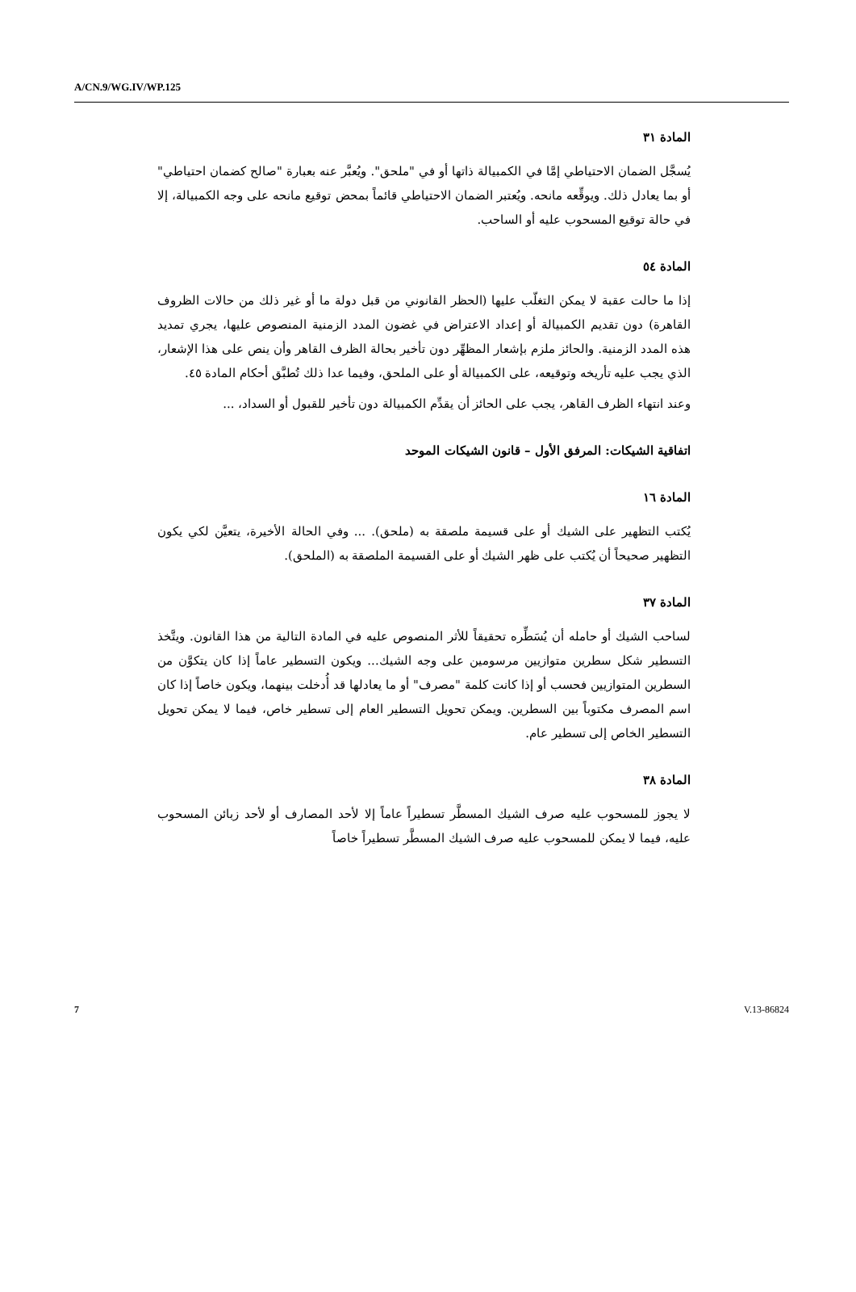A/CN.9/WG.IV/WP.125
المادة ٣١
يُسجَّل الضمان الاحتياطي إمَّا في الكمبيالة ذاتها أو في "ملحق". ويُعبَّر عنه بعبارة "صالح كضمان احتياطي" أو بما يعادل ذلك. ويوقِّعه مانحه. ويُعتبر الضمان الاحتياطي قائماً بمحض توقيع مانحه على وجه الكمبيالة، إلا في حالة توقيع المسحوب عليه أو الساحب.
المادة ٥٤
إذا ما حالت عقبة لا يمكن التغلّب عليها (الحظر القانوني من قبل دولة ما أو غير ذلك من حالات الظروف القاهرة) دون تقديم الكمبيالة أو إعداد الاعتراض في غضون المدد الزمنية المنصوص عليها، يجري تمديد هذه المدد الزمنية. والحائز ملزم بإشعار المظهِّر دون تأخير بحالة الظرف القاهر وأن ينص على هذا الإشعار، الذي يجب عليه تأريخه وتوقيعه، على الكمبيالة أو على الملحق، وفيما عدا ذلك تُطبَّق أحكام المادة ٤٥.
وعند انتهاء الظرف القاهر، يجب على الحائز أن يقدِّم الكمبيالة دون تأخير للقبول أو السداد، ...
اتفاقية الشيكات: المرفق الأول – قانون الشيكات الموحد
المادة ١٦
يُكتب التظهير على الشيك أو على قسيمة ملصقة به (ملحق). ... وفي الحالة الأخيرة، يتعيَّن لكي يكون التظهير صحيحاً أن يُكتب على ظهر الشيك أو على القسيمة الملصقة به (الملحق).
المادة ٣٧
لساحب الشيك أو حامله أن يُسَطِّره تحقيقاً للأثر المنصوص عليه في المادة التالية من هذا القانون. ويتَّخذ التسطير شكل سطرين متوازيين مرسومين على وجه الشيك... ويكون التسطير عاماً إذا كان يتكوَّن من السطرين المتوازيين فحسب أو إذا كانت كلمة "مصرف" أو ما يعادلها قد أُدخلت بينهما، ويكون خاصاً إذا كان اسم المصرف مكتوباً بين السطرين. ويمكن تحويل التسطير العام إلى تسطير خاص، فيما لا يمكن تحويل التسطير الخاص إلى تسطير عام.
المادة ٣٨
لا يجوز للمسحوب عليه صرف الشيك المسطَّر تسطيراً عاماً إلا لأحد المصارف أو لأحد زبائن المسحوب عليه، فيما لا يمكن للمسحوب عليه صرف الشيك المسطَّر تسطيراً خاصاً
7 V.13-86824